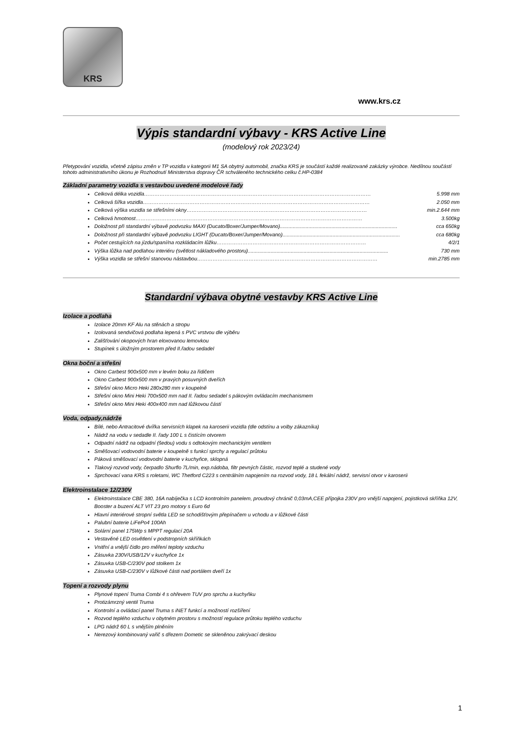KRS
www.krs.cz
Výpis standardní výbavy - KRS Active Line
(modelový rok 2023/24)
Přetypování vozidla, včetně zápisu změn v TP vozidla v kategorii M1 SA obytný automobil, značka KRS je součástí každé realizované zakázky výrobce. Nedílnou součástí tohoto administrativního úkonu je Rozhodnutí Ministerstva dopravy ČR schváleného technického celku č.HP-0384
Základní parametry vozidla s vestavbou uvedené modelové řady
Celková délka vozidla …………………………………………………………………………………………………………………… 5.998 mm
Celková šířka vozidla …………………………………………………………………………………………………………………… 2.050 mm
Celková výška vozidla se střešními okny …………………………………………………………………………………………… min.2.644 mm
Celková hmotnost …………………………………………………………………………………………………………………… 3.500kg
Doložnost při standardní výbavě podvozku MAXI (Ducato/Boxer/Jumper/Movano).................................................................................. cca 650kg
Doložnost při standardní výbavě podvozku LIGHT (Ducato/Boxer/Jumper/Movano).................................................................................. cca 680kg
Počet cestujících na jízdu/spaní/na rozkládacím lůžku …………………………………………………………………………… 4/2/1
Výška lůžka nad podlahou interiéru (světlost nákladového prostoru).................................................................................................. 730 mm
Výška vozidla se střešní stanovou nástavbou …………………………………………………………………………………………… min.2785 mm
Standardní výbava obytné vestavby KRS Active Line
Izolace a podlaha
Izolace 20mm KF Alu na stěnách a stropu
Izolovaná sendvičová podlaha lepená s PVC vrstvou dle výběru
Zališťování okopových hran eloxovanou lemovkou
Stupínek s úložným prostorem před II.řadou sedadel
Okna boční a střešní
Okno Carbest 900x500 mm v levém boku za řidičem
Okno Carbest 900x500 mm v pravých posuvných dveřích
Střešní okno Micro Heki 280x280 mm v koupelně
Střešní okno Mini Heki 700x500 mm nad II. řadou sedadel s pákovým ovládacím mechanismem
Střešní okno Mini Heki 400x400 mm nad lůžkovou částí
Voda, odpady,nádrže
Bílé, nebo Antracitové dvířka servisních klapek na karoserii vozidla (dle odstínu a volby zákazníka)
Nádrž na vodu v sedadle II. řady 100 L s čistícím otvorem
Odpadní nádrž na odpadní (šedou) vodu s odtokovým mechanickým ventilem
Směšovací vodovodní baterie v koupelně s funkcí sprchy a regulací průtoku
Páková směšovací vodovodní baterie v kuchyňce, sklopná
Tlakový rozvod vody, čerpadlo Shurflo 7L/min, exp.nádoba, filtr pevných částic, rozvod teplé a studené vody
Sprchovací vana KRS s roletami, WC Thetford C223 s centrálním napojením na rozvod vody, 18 L fekální nádrž, servisní otvor v karoserii
Elektroinstalace 12/230V
Elektroinstalace CBE 380, 16A nabíječka s LCD kontrolním panelem, proudový chránič 0,03mA,CEE přípojka 230V pro vnější napojení, pojistková skříňka 12V, Booster a buzení ALT VIT 23 pro motory s Euro 6d
Hlavní interiérové stropní světla LED se schodišťovým přepínačem u vchodu a v lůžkové části
Palubní baterie LiFePo4 100Ah
Solární panel 175Wp s MPPT regulací 20A
Vestavěné LED osvětlení v podstropních skříňkách
Vnitřní a vnější čidlo pro měření teploty vzduchu
Zásuvka 230V/USB/12V v kuchyňce 1x
Zásuvka USB-C/230V pod stolkem 1x
Zásuvka USB-C/230V v lůžkové části nad portálem dveří 1x
Topení a rozvody plynu
Plynové topení Truma Combi 4 s ohřevem TUV pro sprchu a kuchyňku
Protizámrzný ventil Truma
Kontrolní a ovládací panel Truma s iNET funkcí a možností rozšíření
Rozvod teplého vzduchu v obytném prostoru s možností regulace průtoku teplého vzduchu
LPG nádrž 60 L s vnějším plněním
Nerezový kombinovaný vařič s dřezem Dometic se skleněnou zakrývací deskou
1